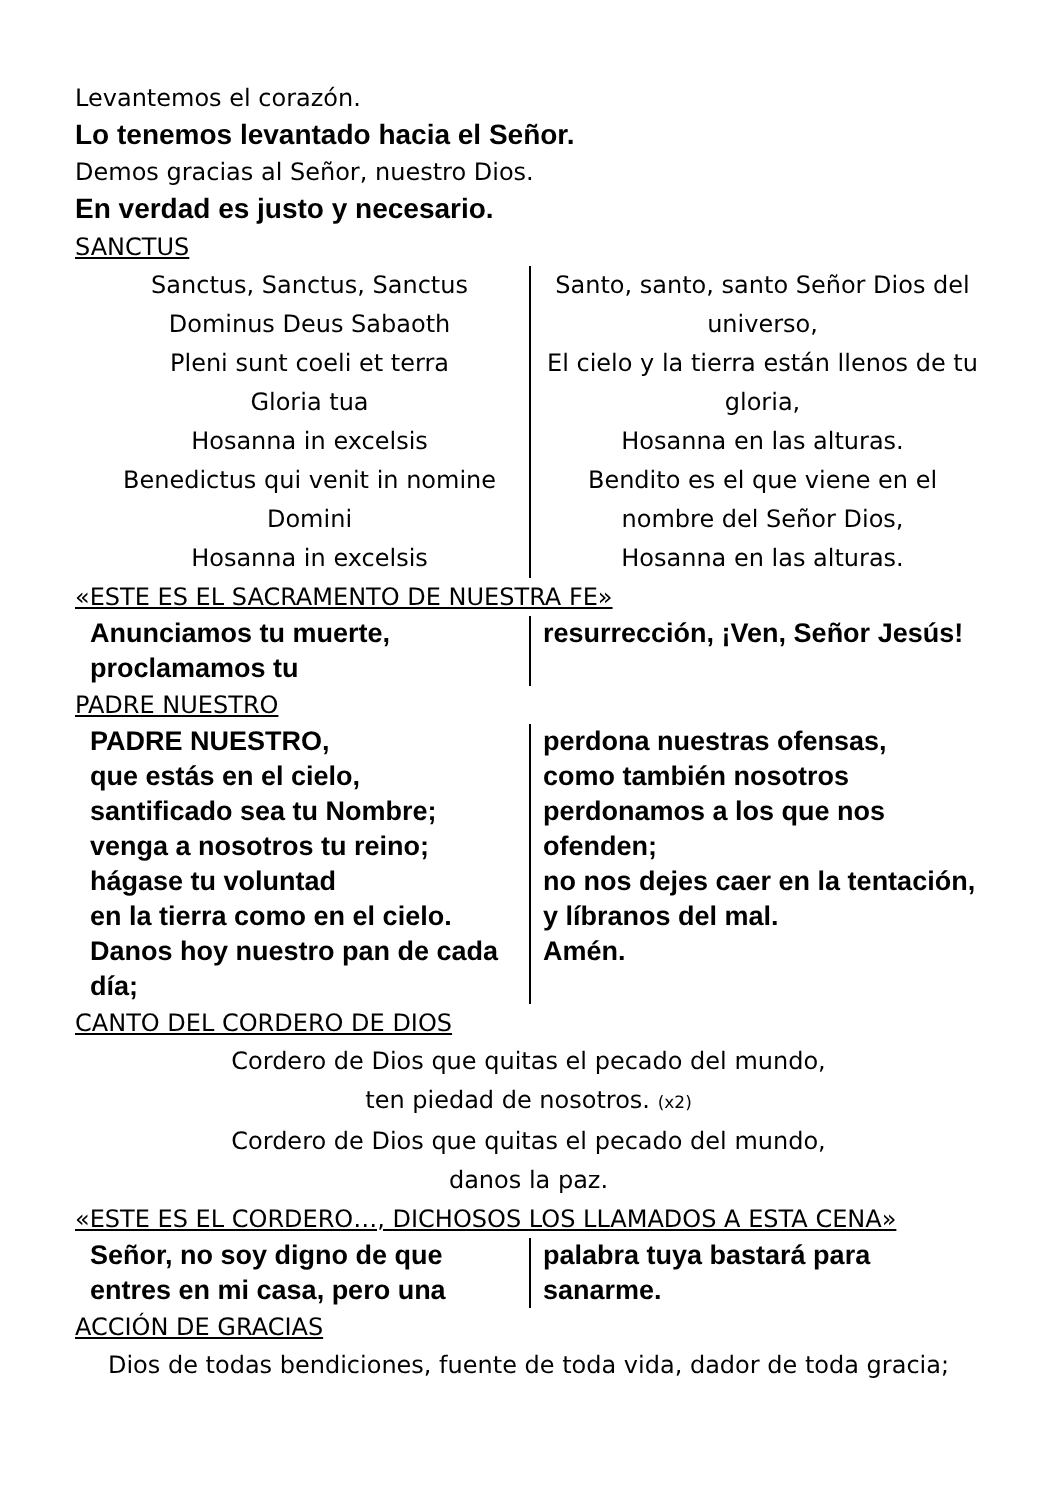Levantemos el corazón.
Lo tenemos levantado hacia el Señor.
Demos gracias al Señor, nuestro Dios.
En verdad es justo y necesario.
SANCTUS
Sanctus, Sanctus, Sanctus
Dominus Deus Sabaoth
Pleni sunt coeli et terra
Gloria tua
Hosanna in excelsis
Benedictus qui venit in nomine
Domini
Hosanna in excelsis
Santo, santo, santo Señor Dios del universo,
El cielo y la tierra están llenos de tu gloria,
Hosanna en las alturas.
Bendito es el que viene en el nombre del Señor Dios,
Hosanna en las alturas.
«ESTE ES EL SACRAMENTO DE NUESTRA FE»
Anunciamos tu muerte, proclamamos tu
resurrección, ¡Ven, Señor Jesús!
PADRE NUESTRO
PADRE NUESTRO,
que estás en el cielo,
santificado sea tu Nombre;
venga a nosotros tu reino;
hágase tu voluntad
en la tierra como en el cielo.
Danos hoy nuestro pan de cada día;
perdona nuestras ofensas,
como también nosotros perdonamos a los que nos ofenden;
no nos dejes caer en la tentación,
y líbranos del mal.
Amén.
CANTO DEL CORDERO DE DIOS
Cordero de Dios que quitas el pecado del mundo,
ten piedad de nosotros. (x2)
Cordero de Dios que quitas el pecado del mundo,
danos la paz.
«ESTE ES EL CORDERO…, DICHOSOS LOS LLAMADOS A ESTA CENA»
Señor, no soy digno de que entres en mi casa, pero una
palabra tuya bastará para sanarme.
ACCIÓN DE GRACIAS
Dios de todas bendiciones, fuente de toda vida, dador de toda gracia;